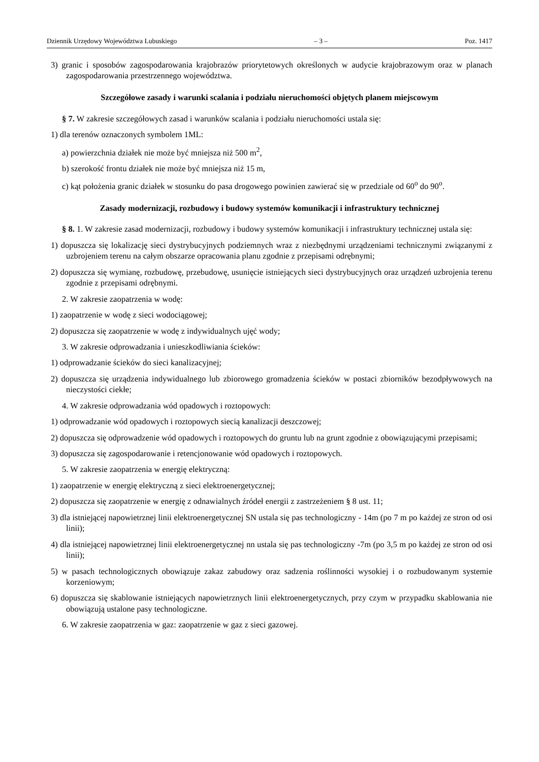Dziennik Urzędowy Województwa Lubuskiego – 3 – Poz. 1417
3) granic i sposobów zagospodarowania krajobrazów priorytetowych określonych w audycie krajobrazowym oraz w planach zagospodarowania przestrzennego województwa.
Szczegółowe zasady i warunki scalania i podziału nieruchomości objętych planem miejscowym
§ 7. W zakresie szczegółowych zasad i warunków scalania i podziału nieruchomości ustala się:
1) dla terenów oznaczonych symbolem 1ML:
a) powierzchnia działek nie może być mniejsza niż 500 m<sup>2</sup>,
b) szerokość frontu działek nie może być mniejsza niż 15 m,
c) kąt położenia granic działek w stosunku do pasa drogowego powinien zawierać się w przedziale od 60<sup>o</sup> do 90<sup>o</sup>.
Zasady modernizacji, rozbudowy i budowy systemów komunikacji i infrastruktury technicznej
§ 8. 1. W zakresie zasad modernizacji, rozbudowy i budowy systemów komunikacji i infrastruktury technicznej ustala się:
1) dopuszcza się lokalizację sieci dystrybucyjnych podziemnych wraz z niezbędnymi urządzeniami technicznymi związanymi z uzbrojeniem terenu na całym obszarze opracowania planu zgodnie z przepisami odrębnymi;
2) dopuszcza się wymianę, rozbudowę, przebudowę, usunięcie istniejących sieci dystrybucyjnych oraz urządzeń uzbrojenia terenu zgodnie z przepisami odrębnymi.
2. W zakresie zaopatrzenia w wodę:
1) zaopatrzenie w wodę z sieci wodociągowej;
2) dopuszcza się zaopatrzenie w wodę z indywidualnych ujęć wody;
3. W zakresie odprowadzania i unieszkodliwiania ścieków:
1) odprowadzanie ścieków do sieci kanalizacyjnej;
2) dopuszcza się urządzenia indywidualnego lub zbiorowego gromadzenia ścieków w postaci zbiorników bezodpływowych na nieczystości ciekłe;
4. W zakresie odprowadzania wód opadowych i roztopowych:
1) odprowadzanie wód opadowych i roztopowych siecią kanalizacji deszczowej;
2) dopuszcza się odprowadzenie wód opadowych i roztopowych do gruntu lub na grunt zgodnie z obowiązującymi przepisami;
3) dopuszcza się zagospodarowanie i retencjonowanie wód opadowych i roztopowych.
5. W zakresie zaopatrzenia w energię elektryczną:
1) zaopatrzenie w energię elektryczną z sieci elektroenergetycznej;
2) dopuszcza się zaopatrzenie w energię z odnawialnych źródeł energii z zastrzeżeniem § 8 ust. 11;
3) dla istniejącej napowietrznej linii elektroenergetycznej SN ustala się pas technologiczny - 14m (po 7 m po każdej ze stron od osi linii);
4) dla istniejącej napowietrznej linii elektroenergetycznej nn ustala się pas technologiczny -7m (po 3,5 m po każdej ze stron od osi linii);
5) w pasach technologicznych obowiązuje zakaz zabudowy oraz sadzenia roślinności wysokiej i o rozbudowanym systemie korzeniowym;
6) dopuszcza się skablowanie istniejących napowietrznych linii elektroenergetycznych, przy czym w przypadku skablowania nie obowiązują ustalone pasy technologiczne.
6. W zakresie zaopatrzenia w gaz: zaopatrzenie w gaz z sieci gazowej.